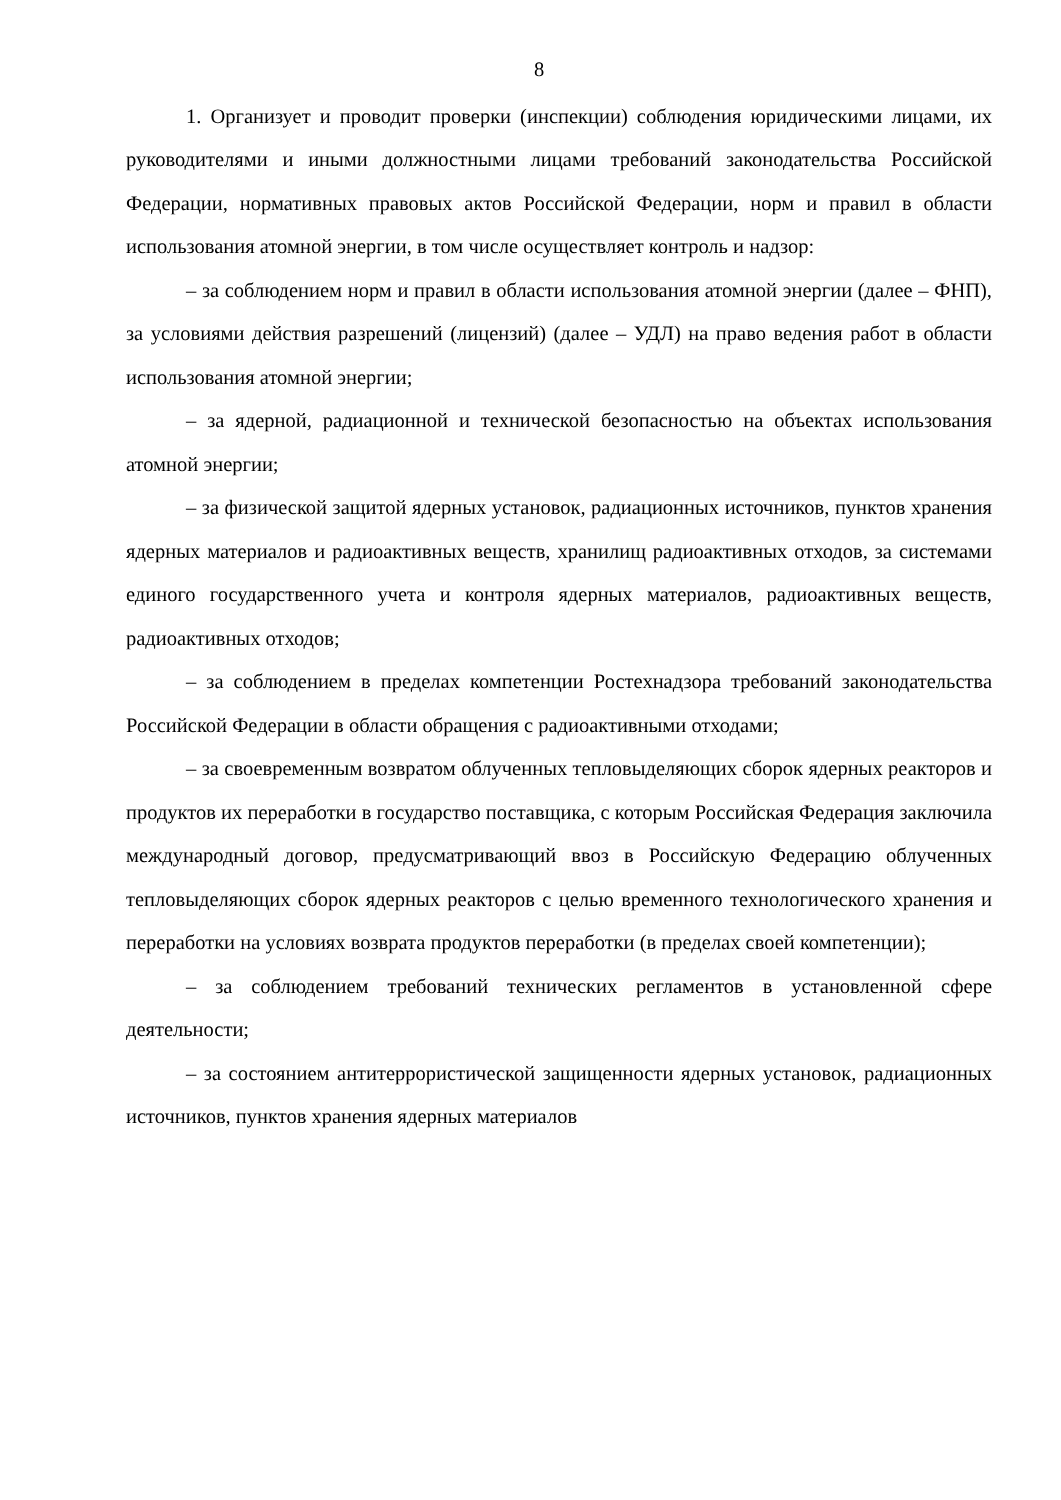8
1. Организует и проводит проверки (инспекции) соблюдения юридическими лицами, их руководителями и иными должностными лицами требований законодательства Российской Федерации, нормативных правовых актов Российской Федерации, норм и правил в области использования атомной энергии, в том числе осуществляет контроль и надзор:
– за соблюдением норм и правил в области использования атомной энергии (далее – ФНП), за условиями действия разрешений (лицензий) (далее – УДЛ) на право ведения работ в области использования атомной энергии;
– за ядерной, радиационной и технической безопасностью на объектах использования атомной энергии;
– за физической защитой ядерных установок, радиационных источников, пунктов хранения ядерных материалов и радиоактивных веществ, хранилищ радиоактивных отходов, за системами единого государственного учета и контроля ядерных материалов, радиоактивных веществ, радиоактивных отходов;
– за соблюдением в пределах компетенции Ростехнадзора требований законодательства Российской Федерации в области обращения с радиоактивными отходами;
– за своевременным возвратом облученных тепловыделяющих сборок ядерных реакторов и продуктов их переработки в государство поставщика, с которым Российская Федерация заключила международный договор, предусматривающий ввоз в Российскую Федерацию облученных тепловыделяющих сборок ядерных реакторов с целью временного технологического хранения и переработки на условиях возврата продуктов переработки (в пределах своей компетенции);
– за соблюдением требований технических регламентов в установленной сфере деятельности;
– за состоянием антитеррористической защищенности ядерных установок, радиационных источников, пунктов хранения ядерных материалов